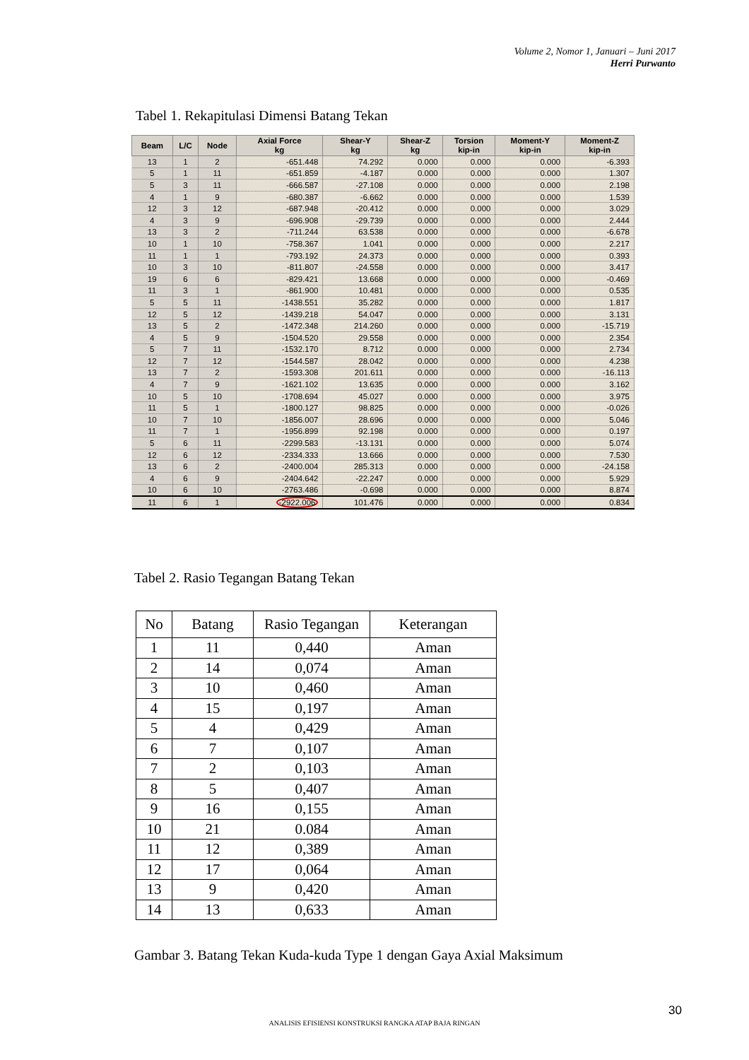Volume 2, Nomor 1, Januari – Juni 2017
Herri Purwanto
Tabel 1. Rekapitulasi Dimensi Batang Tekan
| Beam | L/C | Node | Axial Force kg | Shear-Y kg | Shear-Z kg | Torsion kip-in | Moment-Y kip-in | Moment-Z kip-in |
| --- | --- | --- | --- | --- | --- | --- | --- | --- |
| 13 | 1 | 2 | -651.448 | 74.292 | 0.000 | 0.000 | 0.000 | -6.393 |
| 5 | 1 | 11 | -651.859 | -4.187 | 0.000 | 0.000 | 0.000 | 1.307 |
| 5 | 3 | 11 | -666.587 | -27.108 | 0.000 | 0.000 | 0.000 | 2.198 |
| 4 | 1 | 9 | -680.387 | -6.662 | 0.000 | 0.000 | 0.000 | 1.539 |
| 12 | 3 | 12 | -687.948 | -20.412 | 0.000 | 0.000 | 0.000 | 3.029 |
| 4 | 3 | 9 | -696.908 | -29.739 | 0.000 | 0.000 | 0.000 | 2.444 |
| 13 | 3 | 2 | -711.244 | 63.538 | 0.000 | 0.000 | 0.000 | -6.678 |
| 10 | 1 | 10 | -758.367 | 1.041 | 0.000 | 0.000 | 0.000 | 2.217 |
| 11 | 1 | 1 | -793.192 | 24.373 | 0.000 | 0.000 | 0.000 | 0.393 |
| 10 | 3 | 10 | -811.807 | -24.558 | 0.000 | 0.000 | 0.000 | 3.417 |
| 19 | 6 | 6 | -829.421 | 13.668 | 0.000 | 0.000 | 0.000 | -0.469 |
| 11 | 3 | 1 | -861.900 | 10.481 | 0.000 | 0.000 | 0.000 | 0.535 |
| 5 | 5 | 11 | -1438.551 | 35.282 | 0.000 | 0.000 | 0.000 | 1.817 |
| 12 | 5 | 12 | -1439.218 | 54.047 | 0.000 | 0.000 | 0.000 | 3.131 |
| 13 | 5 | 2 | -1472.348 | 214.260 | 0.000 | 0.000 | 0.000 | -15.719 |
| 4 | 5 | 9 | -1504.520 | 29.558 | 0.000 | 0.000 | 0.000 | 2.354 |
| 5 | 7 | 11 | -1532.170 | 8.712 | 0.000 | 0.000 | 0.000 | 2.734 |
| 12 | 7 | 12 | -1544.587 | 28.042 | 0.000 | 0.000 | 0.000 | 4.238 |
| 13 | 7 | 2 | -1593.308 | 201.611 | 0.000 | 0.000 | 0.000 | -16.113 |
| 4 | 7 | 9 | -1621.102 | 13.635 | 0.000 | 0.000 | 0.000 | 3.162 |
| 10 | 5 | 10 | -1708.694 | 45.027 | 0.000 | 0.000 | 0.000 | 3.975 |
| 11 | 5 | 1 | -1800.127 | 98.825 | 0.000 | 0.000 | 0.000 | -0.026 |
| 10 | 7 | 10 | -1856.007 | 28.696 | 0.000 | 0.000 | 0.000 | 5.046 |
| 11 | 7 | 1 | -1956.899 | 92.198 | 0.000 | 0.000 | 0.000 | 0.197 |
| 5 | 6 | 11 | -2299.583 | -13.131 | 0.000 | 0.000 | 0.000 | 5.074 |
| 12 | 6 | 12 | -2334.333 | 13.666 | 0.000 | 0.000 | 0.000 | 7.530 |
| 13 | 6 | 2 | -2400.004 | 285.313 | 0.000 | 0.000 | 0.000 | -24.158 |
| 4 | 6 | 9 | -2404.642 | -22.247 | 0.000 | 0.000 | 0.000 | 5.929 |
| 10 | 6 | 10 | -2763.486 | -0.698 | 0.000 | 0.000 | 0.000 | 8.874 |
| 11 | 6 | 1 | -2922.006 | 101.476 | 0.000 | 0.000 | 0.000 | 0.834 |
Tabel 2. Rasio Tegangan Batang Tekan
| No | Batang | Rasio Tegangan | Keterangan |
| --- | --- | --- | --- |
| 1 | 11 | 0,440 | Aman |
| 2 | 14 | 0,074 | Aman |
| 3 | 10 | 0,460 | Aman |
| 4 | 15 | 0,197 | Aman |
| 5 | 4 | 0,429 | Aman |
| 6 | 7 | 0,107 | Aman |
| 7 | 2 | 0,103 | Aman |
| 8 | 5 | 0,407 | Aman |
| 9 | 16 | 0,155 | Aman |
| 10 | 21 | 0.084 | Aman |
| 11 | 12 | 0,389 | Aman |
| 12 | 17 | 0,064 | Aman |
| 13 | 9 | 0,420 | Aman |
| 14 | 13 | 0,633 | Aman |
Gambar 3. Batang Tekan Kuda-kuda Type 1 dengan Gaya Axial Maksimum
30
ANALISIS EFISIENSI KONSTRUKSI RANGKA ATAP BAJA RINGAN